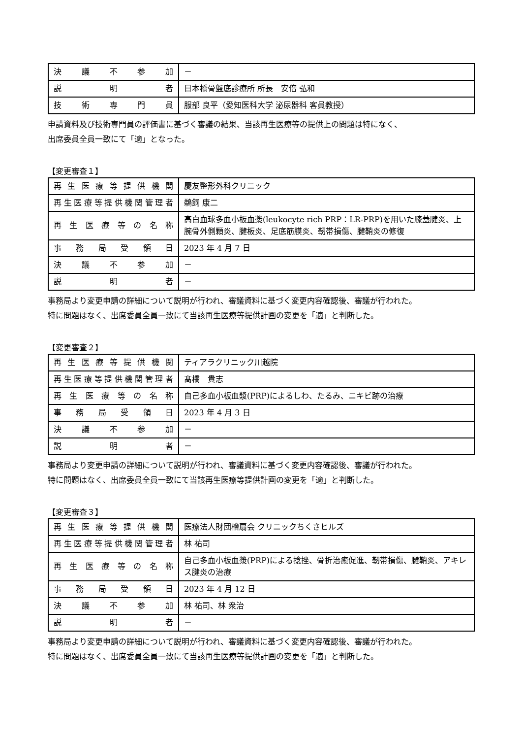| 決議不参加 | － |
| 説明者 | 日本橋骨盤底診療所 所長 安倍 弘和 |
| 技術専門員 | 服部 良平（愛知医科大学 泌尿器科 客員教授） |
申請資料及び技術専門員の評価書に基づく審議の結果、当該再生医療等の提供上の問題は特になく、
出席委員全員一致にて「適」となった。
【変更審査１】
| 再生医療等提供機関 | 慶友整形外科クリニック |
| 再生医療等提供機関管理者 | 鵜飼 康二 |
| 再生医療等の名称 | 高白血球多血小板血漿(leukocyte rich PRP：LR-PRP)を用いた膝蓋腱炎、上腕骨外側顆炎、腱板炎、足底筋膜炎、靭帯損傷、腱鞘炎の修復 |
| 事務局受領日 | 2023 年 4 月 7 日 |
| 決議不参加 | － |
| 説明者 | － |
事務局より変更申請の詳細について説明が行われ、審議資料に基づく変更内容確認後、審議が行われた。
特に問題はなく、出席委員全員一致にて当該再生医療等提供計画の変更を「適」と判断した。
【変更審査２】
| 再生医療等提供機関 | ティアラクリニック川越院 |
| 再生医療等提供機関管理者 | 髙橋 貴志 |
| 再生医療等の名称 | 自己多血小板血漿(PRP)によるしわ、たるみ、ニキビ跡の治療 |
| 事務局受領日 | 2023 年 4 月 3 日 |
| 決議不参加 | － |
| 説明者 | － |
事務局より変更申請の詳細について説明が行われ、審議資料に基づく変更内容確認後、審議が行われた。
特に問題はなく、出席委員全員一致にて当該再生医療等提供計画の変更を「適」と判断した。
【変更審査３】
| 再生医療等提供機関 | 医療法人財団檜扇会 クリニックちくさヒルズ |
| 再生医療等提供機関管理者 | 林 祐司 |
| 再生医療等の名称 | 自己多血小板血漿(PRP)による捻挫、骨折治癒促進、靭帯損傷、腱鞘炎、アキレス腱炎の治療 |
| 事務局受領日 | 2023 年 4 月 12 日 |
| 決議不参加 | 林 祐司、林 衆治 |
| 説明者 | － |
事務局より変更申請の詳細について説明が行われ、審議資料に基づく変更内容確認後、審議が行われた。
特に問題はなく、出席委員全員一致にて当該再生医療等提供計画の変更を「適」と判断した。